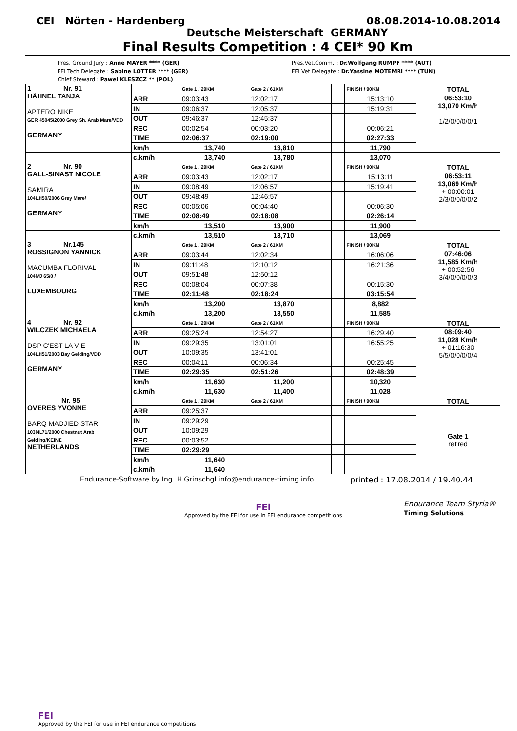CEI Nörten - Hardenberg 08.08.2014-10.08.2014
Deutsche Meisterschaft GERMANY
Final Results Competition : 4 CEI* 90 Km
Pres. Ground Jury : Anne MAYER **** (GER)
FEI Tech.Delegate : Sabine LOTTER **** (GER)
Chief Steward : Pawel KLESZCZ ** (POL)
Pres.Vet.Comm. : Dr.Wolfgang RUMPF **** (AUT)
FEI Vet Delegate : Dr.Yassine MOTEMRI **** (TUN)
| 1 Nr. 91 HÄHNEL TANJA APTERO NIKE GER 45045/2000 Grey Sh. Arab Mare/VDD GERMANY | | Gate 1 / 29KM | Gate 2 / 61KM | | | | | FINISH / 90KM | TOTAL |
| | ARR | 09:03:43 | 12:02:17 | | | | | 15:13:10 | 06:53:10 13,070 Km/h 1/2/0/0/0/0/1 |
| | IN | 09:06:37 | 12:05:37 | | | | | 15:19:31 | |
| | OUT | 09:46:37 | 12:45:37 | | | | | | |
| | REC | 00:02:54 | 00:03:20 | | | | | 00:06:21 | |
| | TIME | 02:06:37 | 02:19:00 | | | | | 02:27:33 | |
| | km/h | 13,740 | 13,810 | | | | | 11,790 | |
| | c.km/h | 13,740 | 13,780 | | | | | 13,070 | |
| 2 Nr. 90 GALL-SINAST NICOLE SAMIRA 104LH50/2006 Grey Mare/ GERMANY | | Gate 1 / 29KM | Gate 2 / 61KM | | | | | FINISH / 90KM | TOTAL |
| | ARR | 09:03:43 | 12:02:17 | | | | | 15:13:11 | 06:53:11 13,069 Km/h + 00:00:01 2/3/0/0/0/0/2 |
| | IN | 09:08:49 | 12:06:57 | | | | | 15:19:41 | |
| | OUT | 09:48:49 | 12:46:57 | | | | | | |
| | REC | 00:05:06 | 00:04:40 | | | | | 00:06:30 | |
| | TIME | 02:08:49 | 02:18:08 | | | | | 02:26:14 | |
| | km/h | 13,510 | 13,900 | | | | | 11,900 | |
| | c.km/h | 13,510 | 13,710 | | | | | 13,069 | |
| 3 Nr.145 ROSSIGNON YANNICK MACUMBA FLORIVAL 104MJ 65/0 / LUXEMBOURG | | Gate 1 / 29KM | Gate 2 / 61KM | | | | | FINISH / 90KM | TOTAL |
| | ARR | 09:03:44 | 12:02:34 | | | | | 16:06:06 | 07:46:06 11,585 Km/h + 00:52:56 3/4/0/0/0/0/3 |
| | IN | 09:11:48 | 12:10:12 | | | | | 16:21:36 | |
| | OUT | 09:51:48 | 12:50:12 | | | | | | |
| | REC | 00:08:04 | 00:07:38 | | | | | 00:15:30 | |
| | TIME | 02:11:48 | 02:18:24 | | | | | 03:15:54 | |
| | km/h | 13,200 | 13,870 | | | | | 8,882 | |
| | c.km/h | 13,200 | 13,550 | | | | | 11,585 | |
| 4 Nr. 92 WILCZEK MICHAELA DSP C'EST LA VIE 104LH51/2003 Bay Gelding/VDD GERMANY | | Gate 1 / 29KM | Gate 2 / 61KM | | | | | FINISH / 90KM | TOTAL |
| | ARR | 09:25:24 | 12:54:27 | | | | | 16:29:40 | 08:09:40 11,028 Km/h + 01:16:30 5/5/0/0/0/0/4 |
| | IN | 09:29:35 | 13:01:01 | | | | | 16:55:25 | |
| | OUT | 10:09:35 | 13:41:01 | | | | | | |
| | REC | 00:04:11 | 00:06:34 | | | | | 00:25:45 | |
| | TIME | 02:29:35 | 02:51:26 | | | | | 02:48:39 | |
| | km/h | 11,630 | 11,200 | | | | | 10,320 | |
| | c.km/h | 11,630 | 11,400 | | | | | 11,028 | |
| Nr. 95 OVERES YVONNE BARQ MADJIED STAR 103NL71/2000 Chestnut Arab Gelding/KEINE NETHERLANDS | | Gate 1 / 29KM | Gate 2 / 61KM | | | | | FINISH / 90KM | TOTAL |
| | ARR | 09:25:37 | | | | | | | Gate 1 retired |
| | IN | 09:29:29 | | | | | | | |
| | OUT | 10:09:29 | | | | | | | |
| | REC | 00:03:52 | | | | | | | |
| | TIME | 02:29:29 | | | | | | | |
| | km/h | 11,640 | | | | | | | |
| | c.km/h | 11,640 | | | | | | | |
Endurance-Software by Ing. H.Grinschgl info@endurance-timing.info
printed : 17.08.2014 / 19.40.44
FEI
Approved by the FEI for use in FEI endurance competitions
Endurance Team Styria®
Timing Solutions
FEI
Approved by the FEI for use in FEI endurance competitions